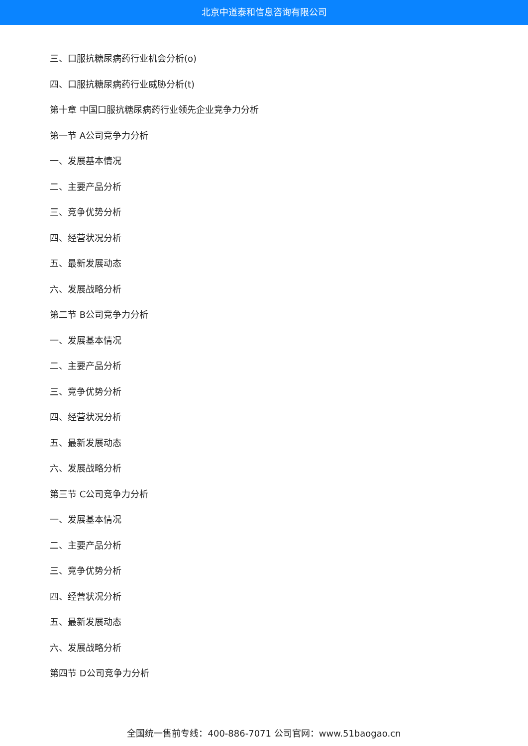北京中道泰和信息咨询有限公司
三、口服抗糖尿病药行业机会分析(o)
四、口服抗糖尿病药行业威胁分析(t)
第十章 中国口服抗糖尿病药行业领先企业竞争力分析
第一节 A公司竞争力分析
一、发展基本情况
二、主要产品分析
三、竞争优势分析
四、经营状况分析
五、最新发展动态
六、发展战略分析
第二节 B公司竞争力分析
一、发展基本情况
二、主要产品分析
三、竞争优势分析
四、经营状况分析
五、最新发展动态
六、发展战略分析
第三节 C公司竞争力分析
一、发展基本情况
二、主要产品分析
三、竞争优势分析
四、经营状况分析
五、最新发展动态
六、发展战略分析
第四节 D公司竞争力分析
全国统一售前专线：400-886-7071 公司官网：www.51baogao.cn